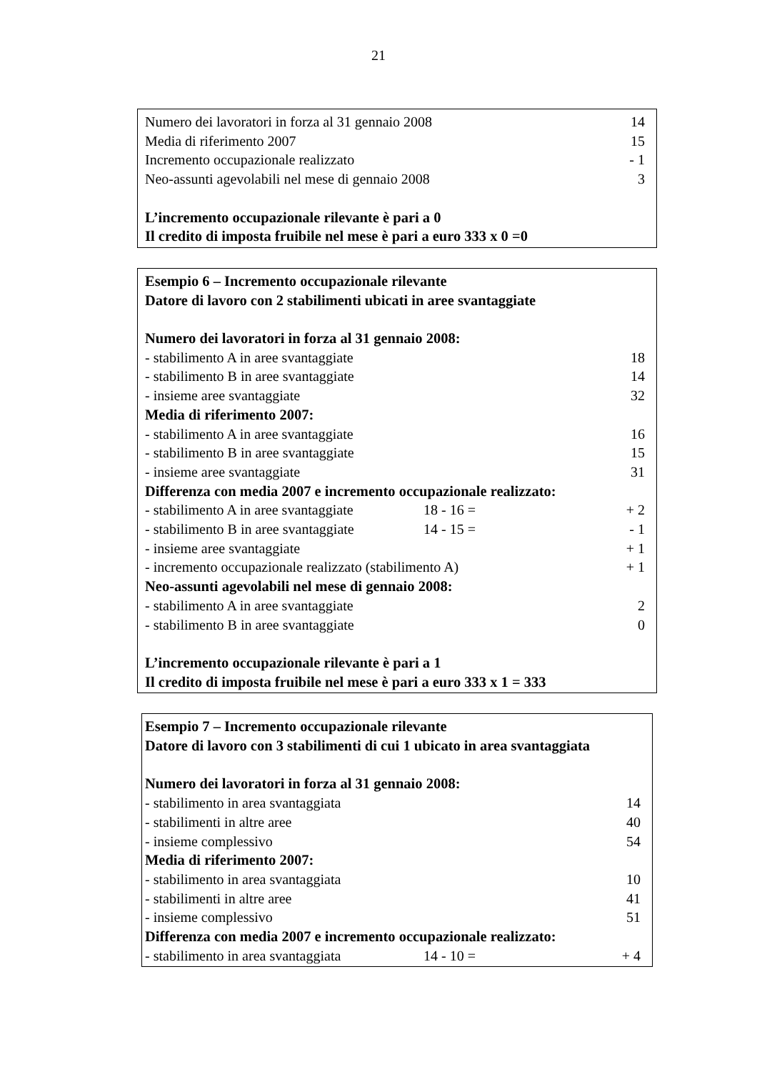21
| Numero dei lavoratori in forza al 31 gennaio 2008 | 14 |
| Media di riferimento 2007 | 15 |
| Incremento occupazionale realizzato | - 1 |
| Neo-assunti agevolabili nel mese di gennaio 2008 | 3 |
| L’incremento occupazionale rilevante è pari a 0 | |
| Il credito di imposta fruibile nel mese è pari a euro 333 x 0 =0 | |
| Esempio 6 – Incremento occupazionale rilevante | | |
| Datore di lavoro con 2 stabilimenti ubicati in aree svantaggiate | | |
| Numero dei lavoratori in forza al 31 gennaio 2008: | | |
| - stabilimento A in aree svantaggiate | | 18 |
| - stabilimento B in aree svantaggiate | | 14 |
| - insieme aree svantaggiate | | 32 |
| Media di riferimento 2007: | | |
| - stabilimento A in aree svantaggiate | | 16 |
| - stabilimento B in aree svantaggiate | | 15 |
| - insieme aree svantaggiate | | 31 |
| Differenza con media 2007 e incremento occupazionale realizzato: | | |
| - stabilimento A in aree svantaggiate | 18 - 16 = | + 2 |
| - stabilimento B in aree svantaggiate | 14 - 15 = | - 1 |
| - insieme aree svantaggiate | | + 1 |
| - incremento occupazionale realizzato (stabilimento A) | | + 1 |
| Neo-assunti agevolabili nel mese di gennaio 2008: | | |
| - stabilimento A in aree svantaggiate | | 2 |
| - stabilimento B in aree svantaggiate | | 0 |
| L’incremento occupazionale rilevante è pari a 1 | | |
| Il credito di imposta fruibile nel mese è pari a euro 333 x 1 = 333 | | |
| Esempio 7 – Incremento occupazionale rilevante | | |
| Datore di lavoro con 3 stabilimenti di cui 1 ubicato in area svantaggiata | | |
| Numero dei lavoratori in forza al 31 gennaio 2008: | | |
| - stabilimento in area svantaggiata | | 14 |
| - stabilimenti in altre aree | | 40 |
| - insieme complessivo | | 54 |
| Media di riferimento 2007: | | |
| - stabilimento in area svantaggiata | | 10 |
| - stabilimenti in altre aree | | 41 |
| - insieme complessivo | | 51 |
| Differenza con media 2007 e incremento occupazionale realizzato: | | |
| - stabilimento in area svantaggiata | 14 - 10 = | + 4 |